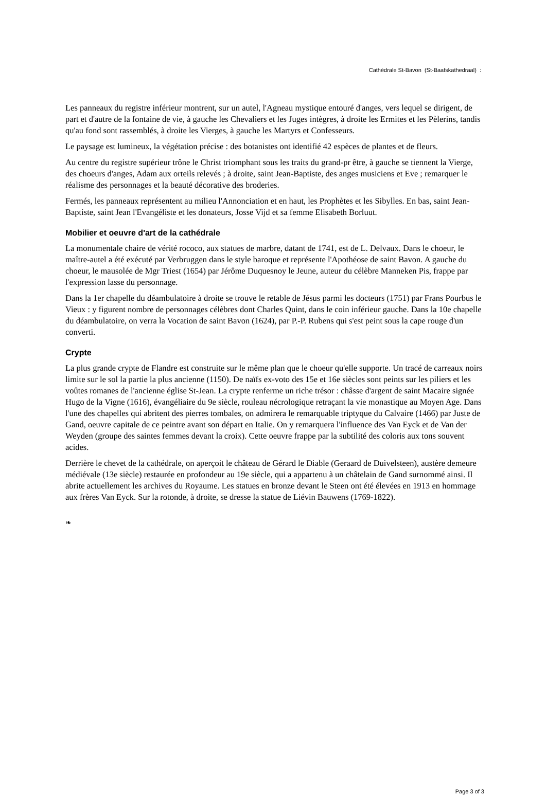Cathédrale St-Bavon (St-Baafskathedraal) :
Les panneaux du registre inférieur montrent, sur un autel, l'Agneau mystique entouré d'anges, vers lequel se dirigent, de part et d'autre de la fontaine de vie, à gauche les Chevaliers et les Juges intègres, à droite les Ermites et les Pèlerins, tandis qu'au fond sont rassemblés, à droite les Vierges, à gauche les Martyrs et Confesseurs.
Le paysage est lumineux, la végétation précise : des botanistes ont identifié 42 espèces de plantes et de fleurs.
Au centre du registre supérieur trône le Christ triomphant sous les traits du grand-pr être, à gauche se tiennent la Vierge, des choeurs d'anges, Adam aux orteils relevés ; à droite, saint Jean-Baptiste, des anges musiciens et Eve ; remarquer le réalisme des personnages et la beauté décorative des broderies.
Fermés, les panneaux représentent au milieu l'Annonciation et en haut, les Prophètes et les Sibylles. En bas, saint Jean-Baptiste, saint Jean l'Evangéliste et les donateurs, Josse Vijd et sa femme Elisabeth Borluut.
Mobilier et oeuvre d'art de la cathédrale
La monumentale chaire de vérité rococo, aux statues de marbre, datant de 1741, est de L. Delvaux. Dans le choeur, le maître-autel a été exécuté par Verbruggen dans le style baroque et représente l'Apothéose de saint Bavon. A gauche du choeur, le mausolée de Mgr Triest (1654) par Jérôme Duquesnoy le Jeune, auteur du célèbre Manneken Pis, frappe par l'expression lasse du personnage.
Dans la 1er chapelle du déambulatoire à droite se trouve le retable de Jésus parmi les docteurs (1751) par Frans Pourbus le Vieux : y figurent nombre de personnages célèbres dont Charles Quint, dans le coin inférieur gauche. Dans la 10e chapelle du déambulatoire, on verra la Vocation de saint Bavon (1624), par P.-P. Rubens qui s'est peint sous la cape rouge d'un converti.
Crypte
La plus grande crypte de Flandre est construite sur le même plan que le choeur qu'elle supporte. Un tracé de carreaux noirs limite sur le sol la partie la plus ancienne (1150). De naïfs ex-voto des 15e et 16e siècles sont peints sur les piliers et les voûtes romanes de l'ancienne église St-Jean. La crypte renferme un riche trésor : châsse d'argent de saint Macaire signée Hugo de la Vigne (1616), évangéliaire du 9e siècle, rouleau nécrologique retraçant la vie monastique au Moyen Age. Dans l'une des chapelles qui abritent des pierres tombales, on admirera le remarquable triptyque du Calvaire (1466) par Juste de Gand, oeuvre capitale de ce peintre avant son départ en Italie. On y remarquera l'influence des Van Eyck et de Van der Weyden (groupe des saintes femmes devant la croix). Cette oeuvre frappe par la subtilité des coloris aux tons souvent acides.
Derrière le chevet de la cathédrale, on aperçoit le château de Gérard le Diable (Geraard de Duivelsteen), austère demeure médiévale (13e siècle) restaurée en profondeur au 19e siècle, qui a appartenu à un châtelain de Gand surnommé ainsi. Il abrite actuellement les archives du Royaume. Les statues en bronze devant le Steen ont été élevées en 1913 en hommage aux frères Van Eyck. Sur la rotonde, à droite, se dresse la statue de Liévin Bauwens (1769-1822).
❧
Page 3 of 3